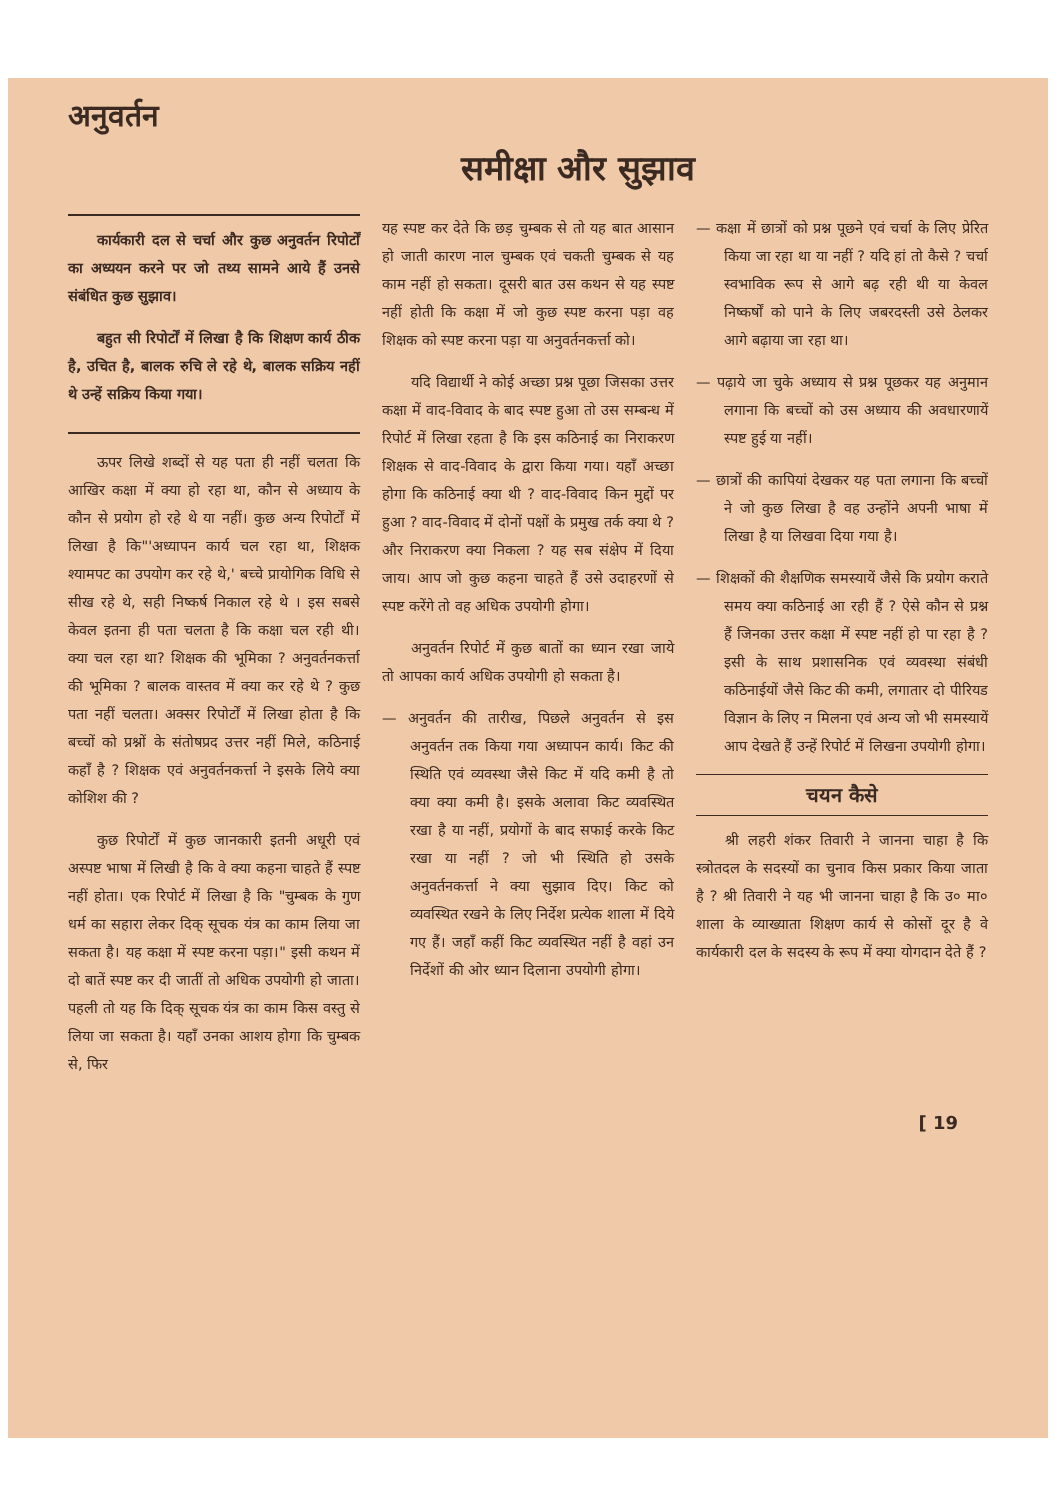अनुवर्तन
समीक्षा और सुझाव
कार्यकारी दल से चर्चा और कुछ अनुवर्तन रिपोर्टों का अध्ययन करने पर जो तथ्य सामने आये हैं उनसे संबंधित कुछ सुझाव।
बहुत सी रिपोर्टों में लिखा है कि शिक्षण कार्य ठीक है, उचित है, बालक रुचि ले रहे थे, बालक सक्रिय नहीं थे उन्हें सक्रिय किया गया।
ऊपर लिखे शब्दों से यह पता ही नहीं चलता कि आखिर कक्षा में क्या हो रहा था, कौन से अध्याय के कौन से प्रयोग हो रहे थे या नहीं। कुछ अन्य रिपोर्टों में लिखा है कि"'अध्यापन कार्य चल रहा था, शिक्षक श्यामपट का उपयोग कर रहे थे,' बच्चे प्रायोगिक विधि से सीख रहे थे, सही निष्कर्ष निकाल रहे थे । इस सबसे केवल इतना ही पता चलता है कि कक्षा चल रही थी। क्या चल रहा था? शिक्षक की भूमिका ? अनुवर्तनकर्त्ता की भूमिका ? बालक वास्तव में क्या कर रहे थे ? कुछ पता नहीं चलता। अक्सर रिपोर्टों में लिखा होता है कि बच्चों को प्रश्नों के संतोषप्रद उत्तर नहीं मिले, कठिनाई कहाँ है ? शिक्षक एवं अनुवर्तनकर्त्ता ने इसके लिये क्या कोशिश की ?
कुछ रिपोर्टों में कुछ जानकारी इतनी अधूरी एवं अस्पष्ट भाषा में लिखी है कि वे क्या कहना चाहते हैं स्पष्ट नहीं होता। एक रिपोर्ट में लिखा है कि "चुम्बक के गुण धर्म का सहारा लेकर दिक् सूचक यंत्र का काम लिया जा सकता है। यह कक्षा में स्पष्ट करना पड़ा।" इसी कथन में दो बातें स्पष्ट कर दी जातीं तो अधिक उपयोगी हो जाता। पहली तो यह कि दिक् सूचक यंत्र का काम किस वस्तु से लिया जा सकता है। यहाँ उनका आशय होगा कि चुम्बक से, फिर
यह स्पष्ट कर देते कि छड़ चुम्बक से तो यह बात आसान हो जाती कारण नाल चुम्बक एवं चकती चुम्बक से यह काम नहीं हो सकता। दूसरी बात उस कथन से यह स्पष्ट नहीं होती कि कक्षा में जो कुछ स्पष्ट करना पड़ा वह शिक्षक को स्पष्ट करना पड़ा या अनुवर्तनकर्त्ता को।
यदि विद्यार्थी ने कोई अच्छा प्रश्न पूछा जिसका उत्तर कक्षा में वाद-विवाद के बाद स्पष्ट हुआ तो उस सम्बन्ध में रिपोर्ट में लिखा रहता है कि इस कठिनाई का निराकरण शिक्षक से वाद-विवाद के द्वारा किया गया। यहाँ अच्छा होगा कि कठिनाई क्या थी ? वाद-विवाद किन मुद्दों पर हुआ ? वाद-विवाद में दोनों पक्षों के प्रमुख तर्क क्या थे ? और निराकरण क्या निकला ? यह सब संक्षेप में दिया जाय। आप जो कुछ कहना चाहते हैं उसे उदाहरणों से स्पष्ट करेंगे तो वह अधिक उपयोगी होगा।
अनुवर्तन रिपोर्ट में कुछ बातों का ध्यान रखा जाये तो आपका कार्य अधिक उपयोगी हो सकता है।
— अनुवर्तन की तारीख, पिछले अनुवर्तन से इस अनुवर्तन तक किया गया अध्यापन कार्य। किट की स्थिति एवं व्यवस्था जैसे किट में यदि कमी है तो क्या क्या कमी है। इसके अलावा किट व्यवस्थित रखा है या नहीं, प्रयोगों के बाद सफाई करके किट रखा या नहीं ? जो भी स्थिति हो उसके अनुवर्तनकर्त्ता ने क्या सुझाव दिए। किट को व्यवस्थित रखने के लिए निर्देश प्रत्येक शाला में दिये गए हैं। जहाँ कहीं किट व्यवस्थित नहीं है वहां उन निर्देशों की ओर ध्यान दिलाना उपयोगी होगा।
— कक्षा में छात्रों को प्रश्न पूछने एवं चर्चा के लिए प्रेरित किया जा रहा था या नहीं ? यदि हां तो कैसे ? चर्चा स्वभाविक रूप से आगे बढ़ रही थी या केवल निष्कर्षों को पाने के लिए जबरदस्ती उसे ठेलकर आगे बढ़ाया जा रहा था।
— पढ़ाये जा चुके अध्याय से प्रश्न पूछकर यह अनुमान लगाना कि बच्चों को उस अध्याय की अवधारणायें स्पष्ट हुई या नहीं।
— छात्रों की कापियां देखकर यह पता लगाना कि बच्चों ने जो कुछ लिखा है वह उन्होंने अपनी भाषा में लिखा है या लिखवा दिया गया है।
— शिक्षकों की शैक्षणिक समस्यायें जैसे कि प्रयोग कराते समय क्या कठिनाई आ रही हैं ? ऐसे कौन से प्रश्न हैं जिनका उत्तर कक्षा में स्पष्ट नहीं हो पा रहा है ? इसी के साथ प्रशासनिक एवं व्यवस्था संबंधी कठिनाईयों जैसे किट की कमी, लगातार दो पीरियड विज्ञान के लिए न मिलना एवं अन्य जो भी समस्यायें आप देखते हैं उन्हें रिपोर्ट में लिखना उपयोगी होगा।
चयन कैसे
श्री लहरी शंकर तिवारी ने जानना चाहा है कि स्त्रोतदल के सदस्यों का चुनाव किस प्रकार किया जाता है ? श्री तिवारी ने यह भी जानना चाहा है कि उ० मा० शाला के व्याख्याता शिक्षण कार्य से कोसों दूर है वे कार्यकारी दल के सदस्य के रूप में क्या योगदान देते हैं ?
[ 19